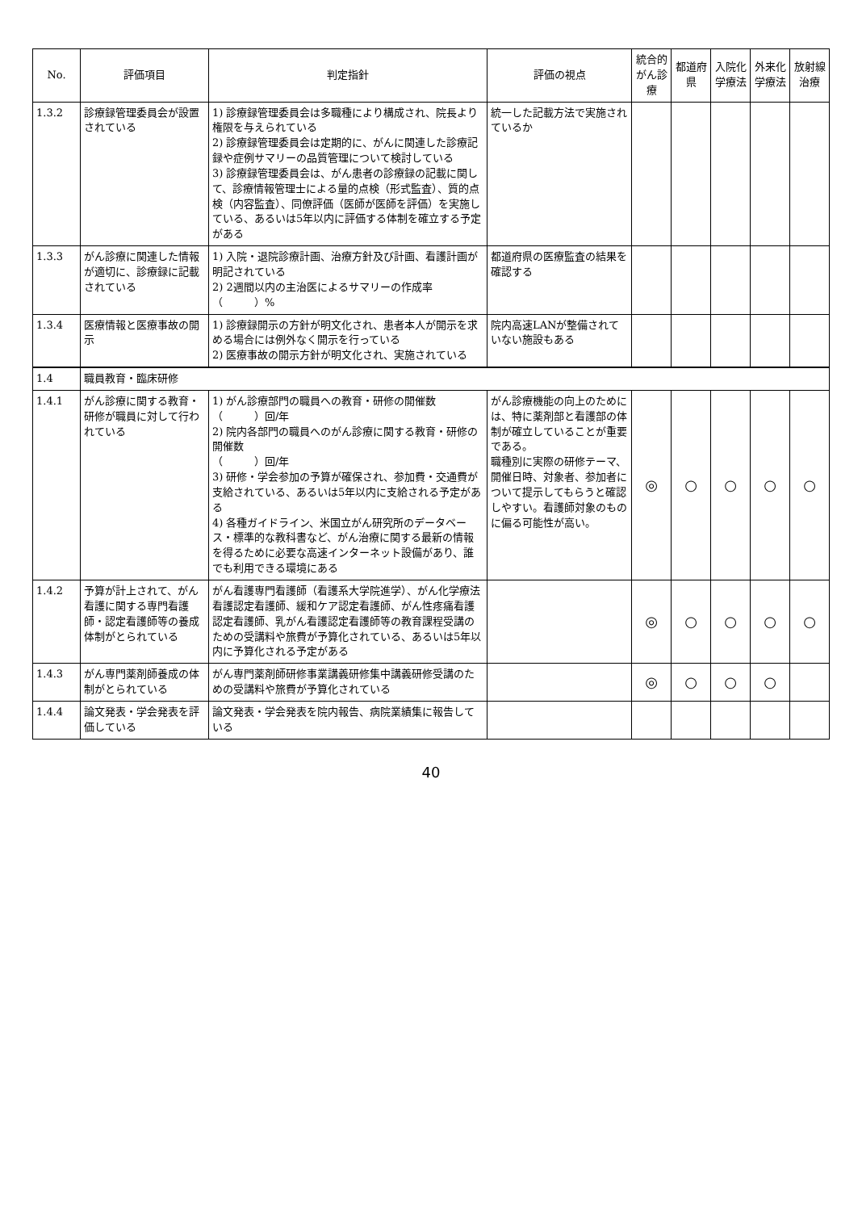| No. | 評価項目 | 判定指針 | 評価の視点 | 統合的がん診療 | 都道府県 | 入院化学療法 | 外来化学療法 | 放射線治療 |
| --- | --- | --- | --- | --- | --- | --- | --- | --- |
| 1.3.2 | 診療録管理委員会が設置されている | 1) 診療録管理委員会は多職種により構成され、院長より権限を与えられている 2) 診療録管理委員会は定期的に、がんに関連した診療記録や症例サマリーの品質管理について検討している 3) 診療録管理委員会は、がん患者の診療録の記載に関して、診療情報管理士による量的点検（形式監査）、質的点検（内容監査）、同僚評価（医師が医師を評価）を実施している、あるいは5年以内に評価する体制を確立する予定がある | 統一した記載方法で実施されているか | | | | | |
| 1.3.3 | がん診療に関連した情報が適切に、診療録に記載されている | 1) 入院・退院診療計画、治療方針及び計画、看護計画が明記されている 2) 2週間以内の主治医によるサマリーの作成率 （ ）% | 都道府県の医療監査の結果を確認する | | | | | |
| 1.3.4 | 医療情報と医療事故の開示 | 1) 診療録開示の方針が明文化され、患者本人が開示を求める場合には例外なく開示を行っている 2) 医療事故の開示方針が明文化され、実施されている | 院内高速LANが整備されていない施設もある | | | | | |
| 1.4 | 職員教育・臨床研修 | | | | | | | |
| 1.4.1 | がん診療に関する教育・研修が職員に対して行われている | 1) がん診療部門の職員への教育・研修の開催数 （ ）回/年 2) 院内各部門の職員へのがん診療に関する教育・研修の開催数 （ ）回/年 3) 研修・学会参加の予算が確保され、参加費・交通費が支給されている、あるいは5年以内に支給される予定がある 4) 各種ガイドライン、米国立がん研究所のデータベース・標準的な教科書など、がん治療に関する最新の情報を得るために必要な高速インターネット設備があり、誰でも利用できる環境にある | がん診療機能の向上のためには、特に薬剤部と看護部の体制が確立していることが重要である。 職種別に実際の研修テーマ、開催日時、対象者、参加者について提示してもらうと確認しやすい。看護師対象のものに偏る可能性が高い。 | ◎ | ○ | ○ | ○ | ○ |
| 1.4.2 | 予算が計上されて、がん看護に関する専門看護師・認定看護師等の養成体制がとられている | がん看護専門看護師（看護系大学院進学）、がん化学療法看護認定看護師、緩和ケア認定看護師、がん性疼痛看護認定看護師、乳がん看護認定看護師等の教育課程受講のための受講料や旅費が予算化されている、あるいは5年以内に予算化される予定がある | | ◎ | ○ | ○ | ○ | ○ |
| 1.4.3 | がん専門薬剤師養成の体制がとられている | がん専門薬剤師研修事業講義研修集中講義研修受講のための受講料や旅費が予算化されている | | ◎ | ○ | ○ | ○ | |
| 1.4.4 | 論文発表・学会発表を評価している | 論文発表・学会発表を院内報告、病院業績集に報告している | | | | | | |
40